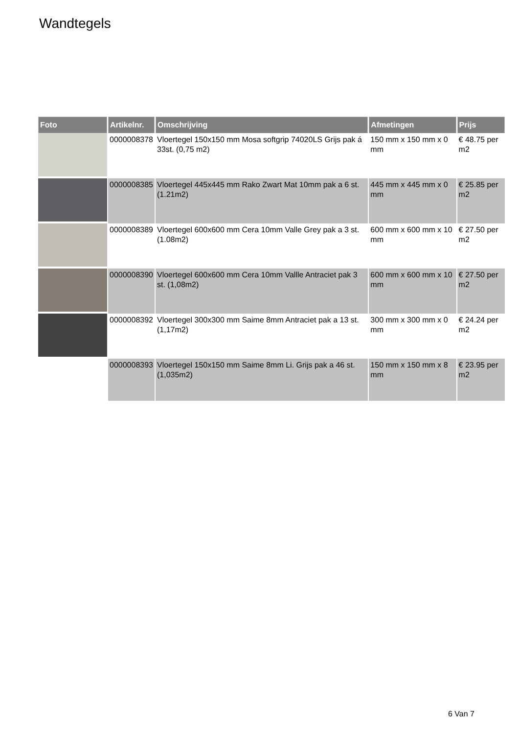Wandtegels
| Foto | Artikelnr. | Omschrijving | Afmetingen | Prijs |
| --- | --- | --- | --- | --- |
| | 0000008378 | Vloertegel 150x150 mm Mosa softgrip 74020LS Grijs pak á 33st. (0,75 m2) | 150 mm x 150 mm x 0 mm | € 48.75 per m2 |
| | 0000008385 | Vloertegel 445x445 mm Rako Zwart Mat 10mm pak a 6 st. (1.21m2) | 445 mm x 445 mm x 0 mm | € 25.85 per m2 |
| | 0000008389 | Vloertegel 600x600 mm Cera 10mm Valle Grey pak a 3 st. (1.08m2) | 600 mm x 600 mm x 10 mm | € 27.50 per m2 |
| | 0000008390 | Vloertegel 600x600 mm Cera 10mm Vallle Antraciet pak 3 st. (1,08m2) | 600 mm x 600 mm x 10 mm | € 27.50 per m2 |
| | 0000008392 | Vloertegel 300x300 mm Saime 8mm Antraciet pak a 13 st. (1,17m2) | 300 mm x 300 mm x 0 mm | € 24.24 per m2 |
| | 0000008393 | Vloertegel 150x150 mm Saime 8mm Li. Grijs pak a 46 st. (1,035m2) | 150 mm x 150 mm x 8 mm | € 23.95 per m2 |
6 Van 7